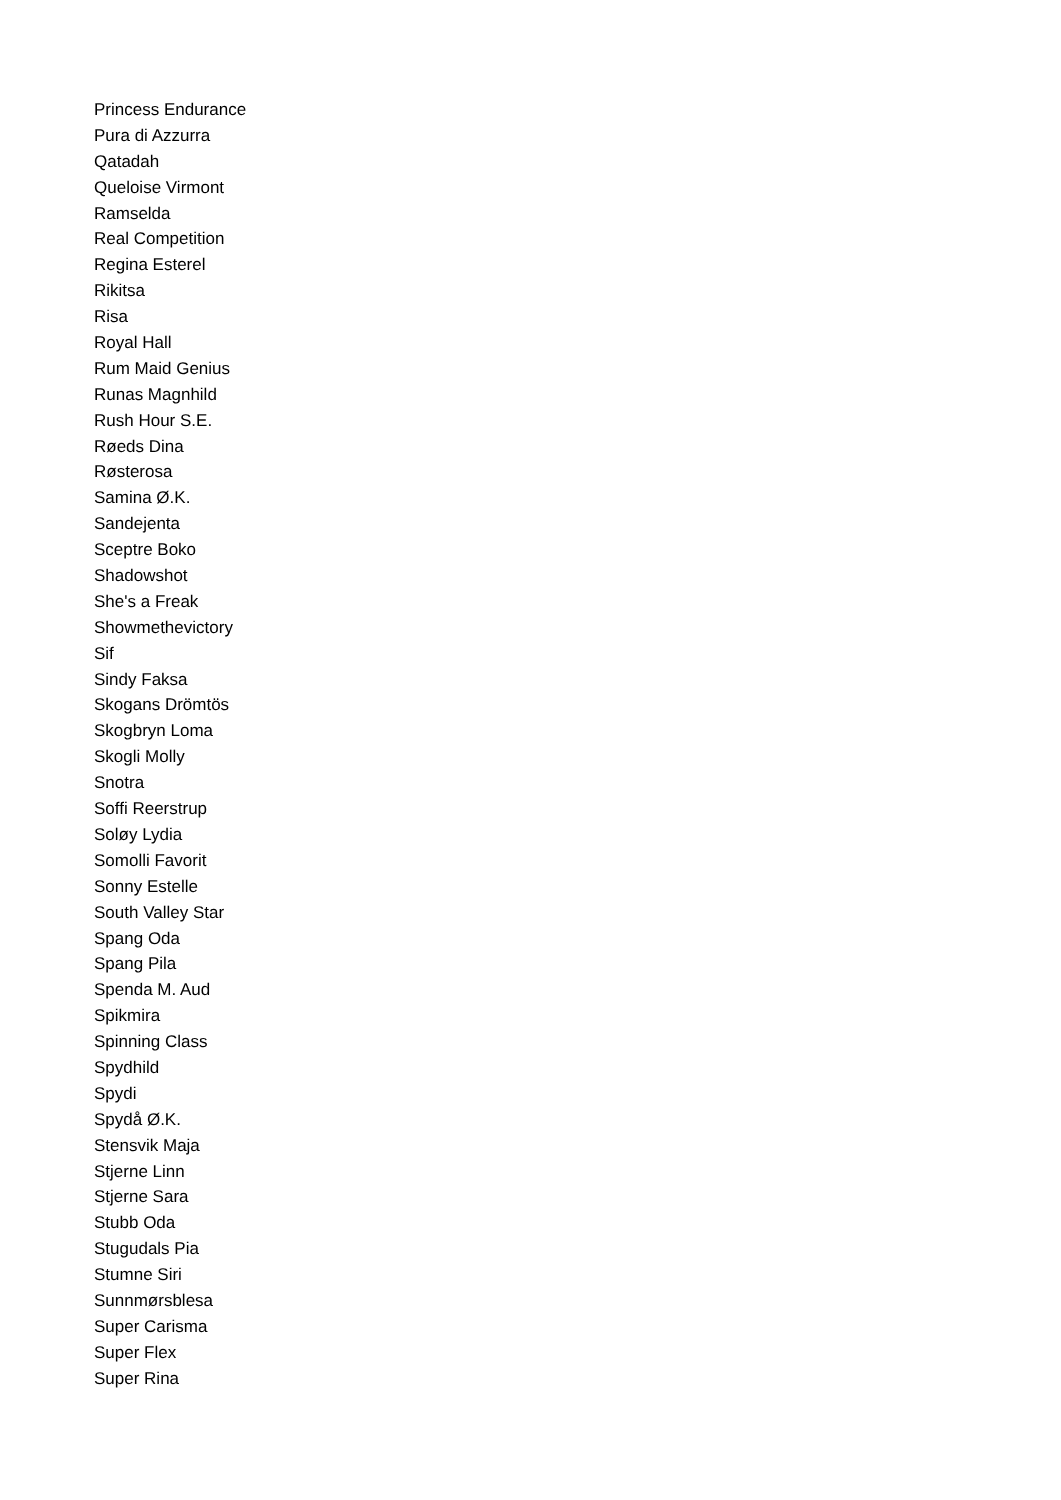Princess Endurance
Pura di Azzurra
Qatadah
Queloise Virmont
Ramselda
Real Competition
Regina Esterel
Rikitsa
Risa
Royal Hall
Rum Maid Genius
Runas Magnhild
Rush Hour S.E.
Røeds Dina
Røsterosa
Samina Ø.K.
Sandejenta
Sceptre Boko
Shadowshot
She's a Freak
Showmethevictory
Sif
Sindy Faksa
Skogans Drömtös
Skogbryn Loma
Skogli Molly
Snotra
Soffi Reerstrup
Soløy Lydia
Somolli Favorit
Sonny Estelle
South Valley Star
Spang Oda
Spang Pila
Spenda M. Aud
Spikmira
Spinning Class
Spydhild
Spydi
Spydå Ø.K.
Stensvik Maja
Stjerne Linn
Stjerne Sara
Stubb Oda
Stugudals Pia
Stumne Siri
Sunnmørsblesa
Super Carisma
Super Flex
Super Rina